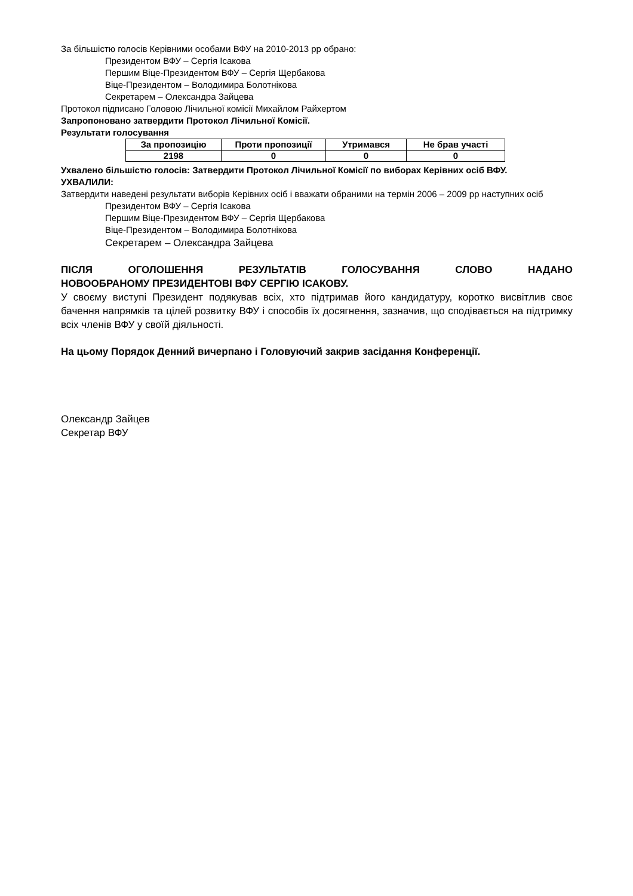За більшістю голосів Керівними особами ВФУ на 2010-2013 рр обрано:
Президентом ВФУ – Сергія Ісакова
Першим Віце-Президентом ВФУ – Сергія Щербакова
Віце-Президентом – Володимира Болотнікова
Секретарем – Олександра Зайцева
Протокол підписано Головою Лічильної комісії Михайлом Райхертом
Запропоновано затвердити Протокол Лічильної Комісії.
Результати голосування
| За пропозицію | Проти пропозиції | Утримався | Не брав участі |
| --- | --- | --- | --- |
| 2198 | 0 | 0 | 0 |
Ухвалено більшістю голосів: Затвердити Протокол Лічильної Комісії по виборах Керівних осіб ВФУ.
УХВАЛИЛИ:
Затвердити наведені результати виборів Керівних осіб і вважати обраними на термін 2006 – 2009 рр наступних осіб
Президентом ВФУ – Сергія Ісакова
Першим Віце-Президентом ВФУ – Сергія Щербакова
Віце-Президентом – Володимира Болотнікова
Секретарем – Олександра Зайцева
ПІСЛЯ ОГОЛОШЕННЯ РЕЗУЛЬТАТІВ ГОЛОСУВАННЯ СЛОВО НАДАНО
НОВООБРАНОМУ ПРЕЗИДЕНТОВІ ВФУ СЕРГІЮ ІСАКОВУ.
У своєму виступі Президент подякував всіх, хто підтримав його кандидатуру, коротко висвітлив своє бачення напрямків та цілей розвитку ВФУ і способів їх досягнення, зазначив, що сподівається на підтримку всіх членів ВФУ у своїй діяльності.
На цьому Порядок Денний вичерпано і Головуючий закрив засідання Конференції.
Олександр Зайцев
Секретар ВФУ